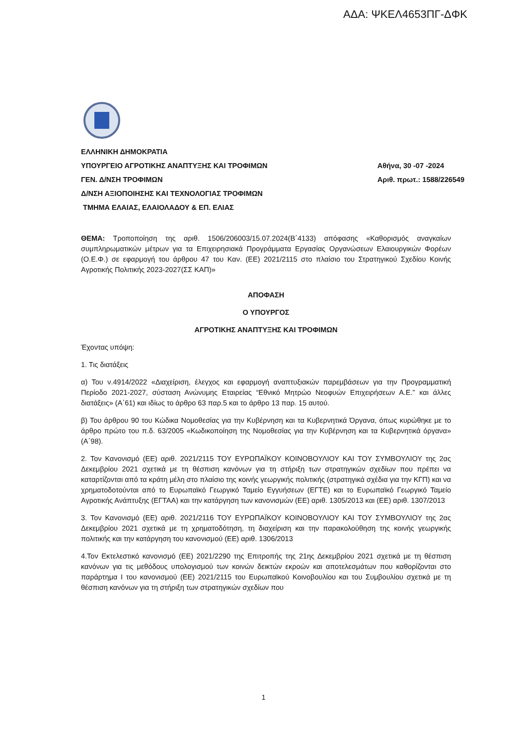ΑΔΑ: ΨΚΕΛ4653ΠΓ-ΔΦΚ
ΕΛΛΗΝΙΚΗ ΔΗΜΟΚΡΑΤΙΑ
ΥΠΟΥΡΓΕΙΟ ΑΓΡΟΤΙΚΗΣ ΑΝΑΠΤΥΞΗΣ ΚΑΙ ΤΡΟΦΙΜΩΝ
ΓΕΝ. Δ/ΝΣΗ ΤΡΟΦΙΜΩΝ
Δ/ΝΣΗ ΑΞΙΟΠΟΙΗΣΗΣ ΚΑΙ ΤΕΧΝΟΛΟΓΙΑΣ ΤΡΟΦΙΜΩΝ
ΤΜΗΜΑ ΕΛΑΙΑΣ, ΕΛΑΙΟΛΑΔΟΥ & ΕΠ. ΕΛΙΑΣ
Αθήνα, 30 -07 -2024
Αριθ. πρωτ.: 1588/226549
ΘΕΜΑ: Τροποποίηση της αριθ. 1506/206003/15.07.2024(Β΄4133) απόφασης «Καθορισμός αναγκαίων συμπληρωματικών μέτρων για τα Επιχειρησιακά Προγράμματα Εργασίας Οργανώσεων Ελαιουργικών Φορέων (Ο.Ε.Φ.) σε εφαρμογή του άρθρου 47 του Καν. (ΕΕ) 2021/2115 στο πλαίσιο του Στρατηγικού Σχεδίου Κοινής Αγροτικής Πολιτικής 2023-2027(ΣΣ ΚΑΠ)»
ΑΠΟΦΑΣΗ
Ο ΥΠΟΥΡΓΟΣ
ΑΓΡΟΤΙΚΗΣ ΑΝΑΠΤΥΞΗΣ ΚΑΙ ΤΡΟΦΙΜΩΝ
Έχοντας υπόψη:
1. Τις διατάξεις
α) Του ν.4914/2022 «Διαχείριση, έλεγχος και εφαρμογή αναπτυξιακών παρεμβάσεων για την Προγραμματική Περίοδο 2021-2027, σύσταση Ανώνυμης Εταιρείας “Εθνικό Μητρώο Νεοφυών Επιχειρήσεων Α.Ε.” και άλλες διατάξεις» (Α΄61) και ιδίως το άρθρο 63 παρ.5 και το άρθρο 13 παρ. 15 αυτού.
β) Του άρθρου 90 του Κώδικα Νομοθεσίας για την Κυβέρνηση και τα Κυβερνητικά Όργανα, όπως κυρώθηκε με το άρθρο πρώτο του π.δ. 63/2005 «Κωδικοποίηση της Νομοθεσίας για την Κυβέρνηση και τα Κυβερνητικά όργανα» (Α΄98).
2. Τον Κανονισμό (ΕΕ) αριθ. 2021/2115 ΤΟΥ ΕΥΡΩΠΑΪΚΟΥ ΚΟΙΝΟΒΟΥΛΙΟΥ ΚΑΙ ΤΟΥ ΣΥΜΒΟΥΛΙΟΥ της 2ας Δεκεμβρίου 2021 σχετικά με τη θέσπιση κανόνων για τη στήριξη των στρατηγικών σχεδίων που πρέπει να καταρτίζονται από τα κράτη μέλη στο πλαίσιο της κοινής γεωργικής πολιτικής (στρατηγικά σχέδια για την ΚΓΠ) και να χρηματοδοτούνται από το Ευρωπαϊκό Γεωργικό Ταμείο Εγγυήσεων (ΕΓΤΕ) και το Ευρωπαϊκό Γεωργικό Ταμείο Αγροτικής Ανάπτυξης (ΕΓΤΑΑ) και την κατάργηση των κανονισμών (ΕΕ) αριθ. 1305/2013 και (ΕΕ) αριθ. 1307/2013
3. Τον Κανονισμό (ΕΕ) αριθ. 2021/2116 ΤΟΥ ΕΥΡΩΠΑΪΚΟΥ ΚΟΙΝΟΒΟΥΛΙΟΥ ΚΑΙ ΤΟΥ ΣΥΜΒΟΥΛΙΟΥ της 2ας Δεκεμβρίου 2021 σχετικά με τη χρηματοδότηση, τη διαχείριση και την παρακολούθηση της κοινής γεωργικής πολιτικής και την κατάργηση του κανονισμού (ΕΕ) αριθ. 1306/2013
4.Τον Εκτελεστικό κανονισμό (ΕΕ) 2021/2290 της Επιτροπής της 21ης Δεκεμβρίου 2021 σχετικά με τη θέσπιση κανόνων για τις μεθόδους υπολογισμού των κοινών δεικτών εκροών και αποτελεσμάτων που καθορίζονται στο παράρτημα I του κανονισμού (ΕΕ) 2021/2115 του Ευρωπαϊκού Κοινοβουλίου και του Συμβουλίου σχετικά με τη θέσπιση κανόνων για τη στήριξη των στρατηγικών σχεδίων που
1